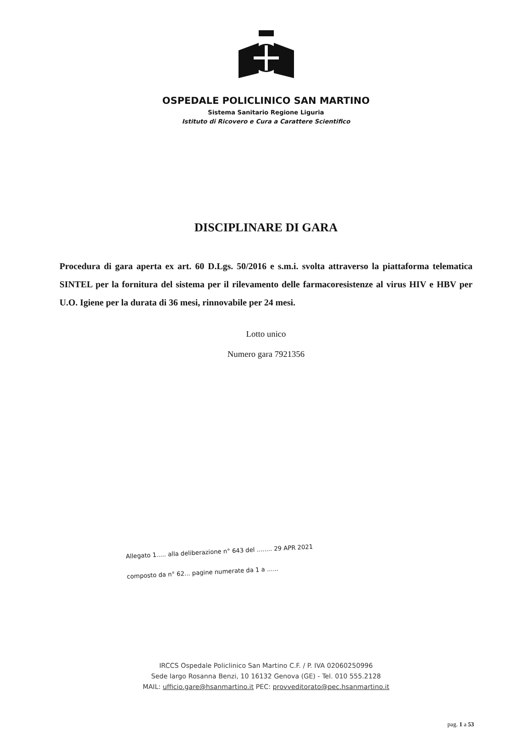OSPEDALE POLICLINICO SAN MARTINO
Sistema Sanitario Regione Liguria
Istituto di Ricovero e Cura a Carattere Scientifico
DISCIPLINARE DI GARA
Procedura di gara aperta ex art. 60 D.Lgs. 50/2016 e s.m.i. svolta attraverso la piattaforma telematica SINTEL per la fornitura del sistema per il rilevamento delle farmacoresistenze al virus HIV e HBV per U.O. Igiene per la durata di 36 mesi, rinnovabile per 24 mesi.
Lotto unico
Numero gara 7921356
Allegato 1..... alla deliberazione n° 643 del ........ 29 APR 2021
composto da n° 62... pagine numerate da 1 a ......
IRCCS Ospedale Policlinico San Martino C.F. / P. IVA 02060250996
Sede largo Rosanna Benzi, 10 16132 Genova (GE) - Tel. 010 555.2128
MAIL: ufficio.gare@hsanmartino.it PEC: provveditorato@pec.hsanmartino.it
pag. 1 a 53